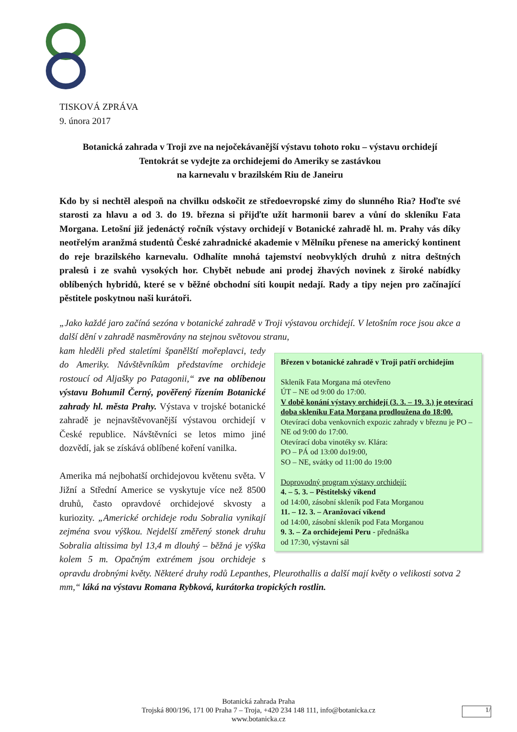TISKOVÁ ZPRÁVA
9. února 2017
Botanická zahrada v Troji zve na nejočekávanější výstavu tohoto roku – výstavu orchidejí
Tentokrát se vydejte za orchidejemi do Ameriky se zastávkou
na karnevalu v brazilském Riu de Janeiru
Kdo by si nechtěl alespoň na chvilku odskočit ze středoevropské zimy do slunného Ria? Hoďte své starosti za hlavu a od 3. do 19. března si přijďte užít harmonii barev a vůní do skleníku Fata Morgana. Letošní již jedenáctý ročník výstavy orchidejí v Botanické zahradě hl. m. Prahy vás díky neotřelým aranžmá studentů České zahradnické akademie v Mělníku přenese na americký kontinent do reje brazilského karnevalu. Odhalíte mnohá tajemství neobvyklých druhů z nitra deštných pralesů i ze svahů vysokých hor. Chybět nebude ani prodej žhavých novinek z široké nabídky oblíbených hybridů, které se v běžné obchodní síti koupit nedají. Rady a tipy nejen pro začínající pěstitele poskytnou naši kurátoři.
„Jako každé jaro začíná sezóna v botanické zahradě v Troji výstavou orchidejí. V letošním roce jsou akce a další dění v zahradě nasměrovány na stejnou světovou stranu,
Březen v botanické zahradě v Troji patří orchidejím
Skleník Fata Morgana má otevřeno
ÚT – NE od 9:00 do 17:00.
V době konání výstavy orchidejí (3. 3. – 19. 3.) je otevírací doba skleníku Fata Morgana prodloužena do 18:00.
Otevírací doba venkovních expozic zahrady v březnu je PO – NE od 9:00 do 17:00.
Otevírací doba vinotéky sv. Klára:
PO – PÁ od 13:00 do19:00,
SO – NE, svátky od 11:00 do 19:00
Doprovodný program výstavy orchidejí:
4. – 5. 3. – Pěstitelský víkend
od 14:00, zásobní skleník pod Fata Morganou
11. – 12. 3. – Aranžovací víkend
od 14:00, zásobní skleník pod Fata Morganou
9. 3. – Za orchidejemi Peru - přednáška
od 17:30, výstavní sál
kam hleděli před staletími španělští mořeplavci, tedy do Ameriky. Návštěvníkům představíme orchideje rostoucí od Aljašky po Patagonii,“ zve na oblíbenou výstavu Bohumil Černý, pověřený řízením Botanické zahrady hl. města Prahy. Výstava v trojské botanické zahradě je nejnavštěvovanější výstavou orchidejí v České republice. Návštěvníci se letos mimo jiné dozvědí, jak se získává oblíbené koření vanilka.
Amerika má nejbohatší orchidejovou květenu světa. V Jižní a Střední Americe se vyskytuje více než 8500 druhů, často opravdové orchidejové skvosty a kuriozity. „Americké orchideje rodu Sobralia vynikají zejména svou výškou. Nejdelší změřený stonek druhu Sobralia altissima byl 13,4 m dlouhý – běžná je výška kolem 5 m. Opačným extrémem jsou orchideje s opravdu drobnými květy. Některé druhy rodů Lepanthes, Pleurothallis a další mají květy o velikosti sotva 2 mm,“ láká na výstavu Romana Rybková, kurátorka tropických rostlin.
Botanická zahrada Praha
Trojská 800/196, 171 00 Praha 7 – Troja, +420 234 148 111, info@botanicka.cz
www.botanicka.cz
1/